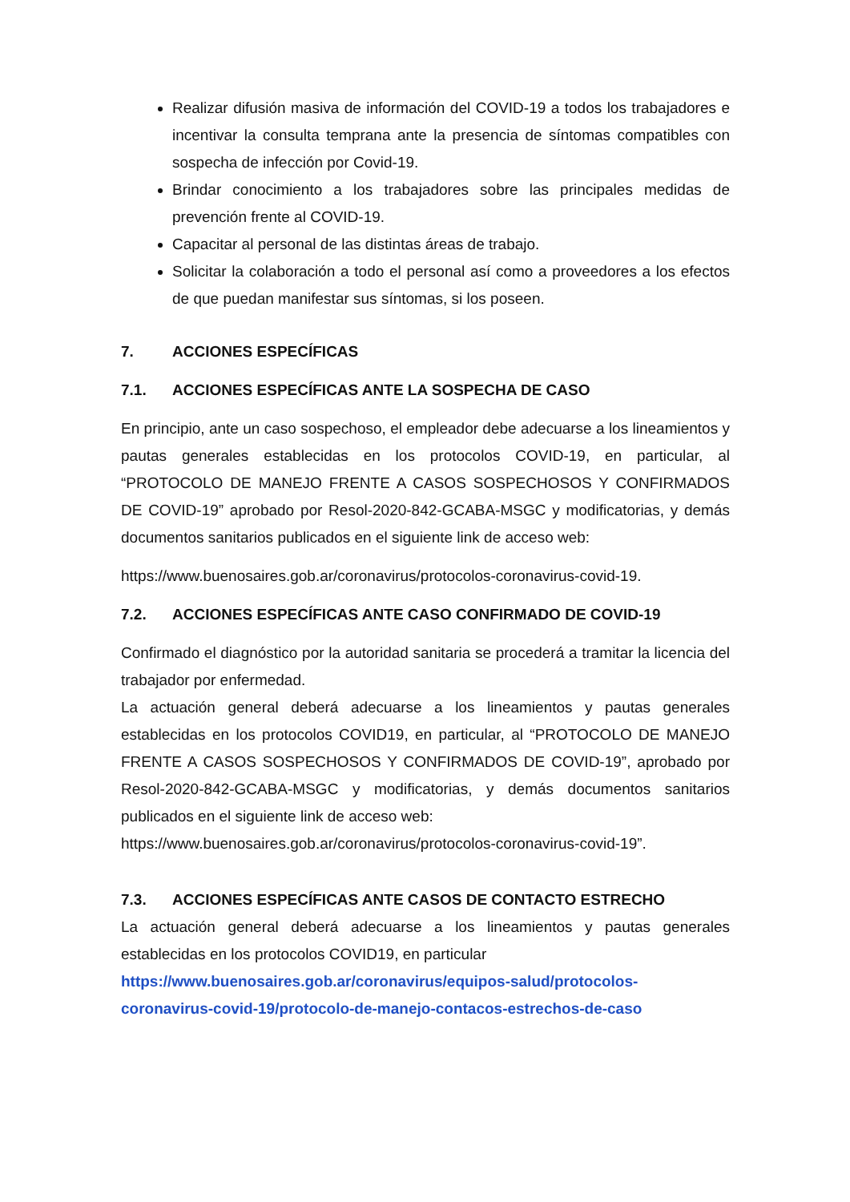Realizar difusión masiva de información del COVID-19 a todos los trabajadores e incentivar la consulta temprana ante la presencia de síntomas compatibles con sospecha de infección por Covid-19.
Brindar conocimiento a los trabajadores sobre las principales medidas de prevención frente al COVID-19.
Capacitar al personal de las distintas áreas de trabajo.
Solicitar la colaboración a todo el personal así como a proveedores a los efectos de que puedan manifestar sus síntomas, si los poseen.
7. ACCIONES ESPECÍFICAS
7.1. ACCIONES ESPECÍFICAS ANTE LA SOSPECHA DE CASO
En principio, ante un caso sospechoso, el empleador debe adecuarse a los lineamientos y pautas generales establecidas en los protocolos COVID-19, en particular, al “PROTOCOLO DE MANEJO FRENTE A CASOS SOSPECHOSOS Y CONFIRMADOS DE COVID-19” aprobado por Resol-2020-842-GCABA-MSGC y modificatorias, y demás documentos sanitarios publicados en el siguiente link de acceso web:
https://www.buenosaires.gob.ar/coronavirus/protocolos-coronavirus-covid-19.
7.2. ACCIONES ESPECÍFICAS ANTE CASO CONFIRMADO DE COVID-19
Confirmado el diagnóstico por la autoridad sanitaria se procederá a tramitar la licencia del trabajador por enfermedad.
La actuación general deberá adecuarse a los lineamientos y pautas generales establecidas en los protocolos COVID19, en particular, al “PROTOCOLO DE MANEJO FRENTE A CASOS SOSPECHOSOS Y CONFIRMADOS DE COVID-19”, aprobado por Resol-2020-842-GCABA-MSGC y modificatorias, y demás documentos sanitarios publicados en el siguiente link de acceso web:
https://www.buenosaires.gob.ar/coronavirus/protocolos-coronavirus-covid-19”.
7.3. ACCIONES ESPECÍFICAS ANTE CASOS DE CONTACTO ESTRECHO
La actuación general deberá adecuarse a los lineamientos y pautas generales establecidas en los protocolos COVID19, en particular
https://www.buenosaires.gob.ar/coronavirus/equipos-salud/protocolos-coronavirus-covid-19/protocolo-de-manejo-contacos-estrechos-de-caso